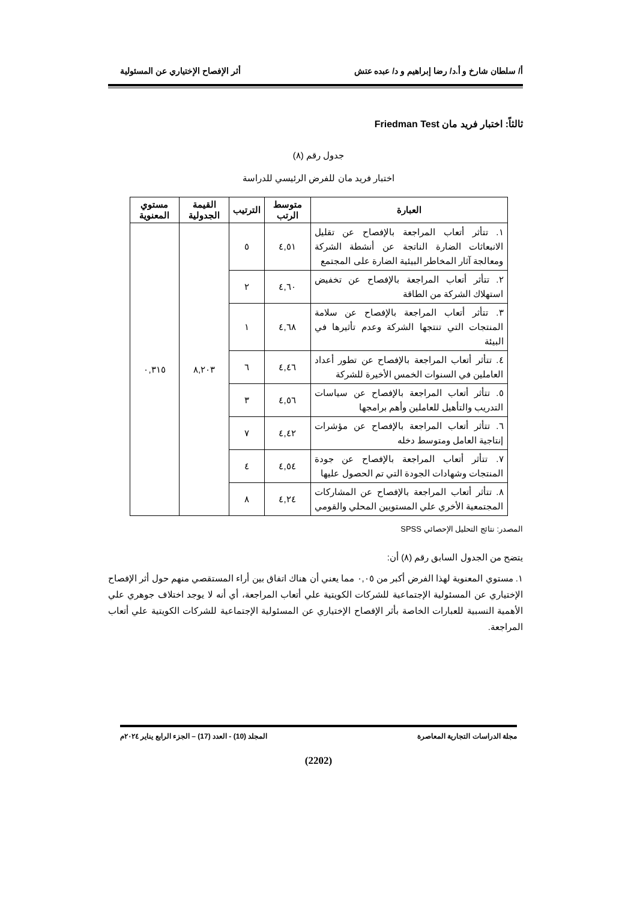أ/ سلطان شارخ و أ.د/ رضا إبراهيم و د/ عبده عتش أثر الإفصاح الإختياري عن المسئولية
ثالثاً: اختبار فريد مان Friedman Test
جدول رقم (٨)
اختبار فريد مان للفرض الرئيسي للدراسة
| العبارة | متوسط الرتب | الترتيب | القيمة الجدولية | مستوي المعنوية |
| --- | --- | --- | --- | --- |
| ١. تتأثر أتعاب المراجعة بالإفصاح عن تقليل الانبعاثات الضارة الناتجة عن أنشطة الشركة ومعالجة آثار المخاطر البيئية الضارة على المجتمع | ٤,٥١ | ٥ | ٨,٢٠٣ | ٠,٣١٥ |
| ٢. تتأثر أتعاب المراجعة بالإفصاح عن تخفيض استهلاك الشركة من الطاقة | ٤,٦٠ | ٢ | | |
| ٣. تتأثر أتعاب المراجعة بالإفصاح عن سلامة المنتجات التي تنتجها الشركة وعدم تأثيرها في البيئة | ٤,٦٨ | ١ | | |
| ٤. تتأثر أتعاب المراجعة بالإفصاح عن تطور أعداد العاملين في السنوات الخمس الأخيرة للشركة | ٤,٤٦ | ٦ | | |
| ٥. تتأثر أتعاب المراجعة بالإفصاح عن سياسات التدريب والتأهيل للعاملين وأهم برامجها | ٤,٥٦ | ٣ | | |
| ٦. تتأثر أتعاب المراجعة بالإفصاح عن مؤشرات إنتاجية العامل ومتوسط دخله | ٤,٤٢ | ٧ | | |
| ٧. تتأثر أتعاب المراجعة بالإفصاح عن جودة المنتجات وشهادات الجودة التي تم الحصول عليها | ٤,٥٤ | ٤ | | |
| ٨. تتأثر أتعاب المراجعة بالإفصاح عن المشاركات المجتمعية الأخري علي المستويين المحلي والقومي | ٤,٢٤ | ٨ | | |
المصدر: نتائج التحليل الإحصائي SPSS
يتضح من الجدول السابق رقم (٨) أن:
١. مستوي المعنوية لهذا الفرض أكبر من ٠,٠٥ مما يعني أن هناك اتفاق بين أراء المستقصي منهم حول أثر الإفصاح الإختياري عن المسئولية الإجتماعية للشركات الكويتية علي أتعاب المراجعة، أي أنه لا يوجد اختلاف جوهري علي الأهمية النسبية للعبارات الخاصة بأثر الإفصاح الإختياري عن المسئولية الإجتماعية للشركات الكويتية علي أتعاب المراجعة.
مجلة الدراسات التجارية المعاصرة المجلد (10) - العدد (17) – الجزء الرابع يناير ٢٠٢٤م
(2202)